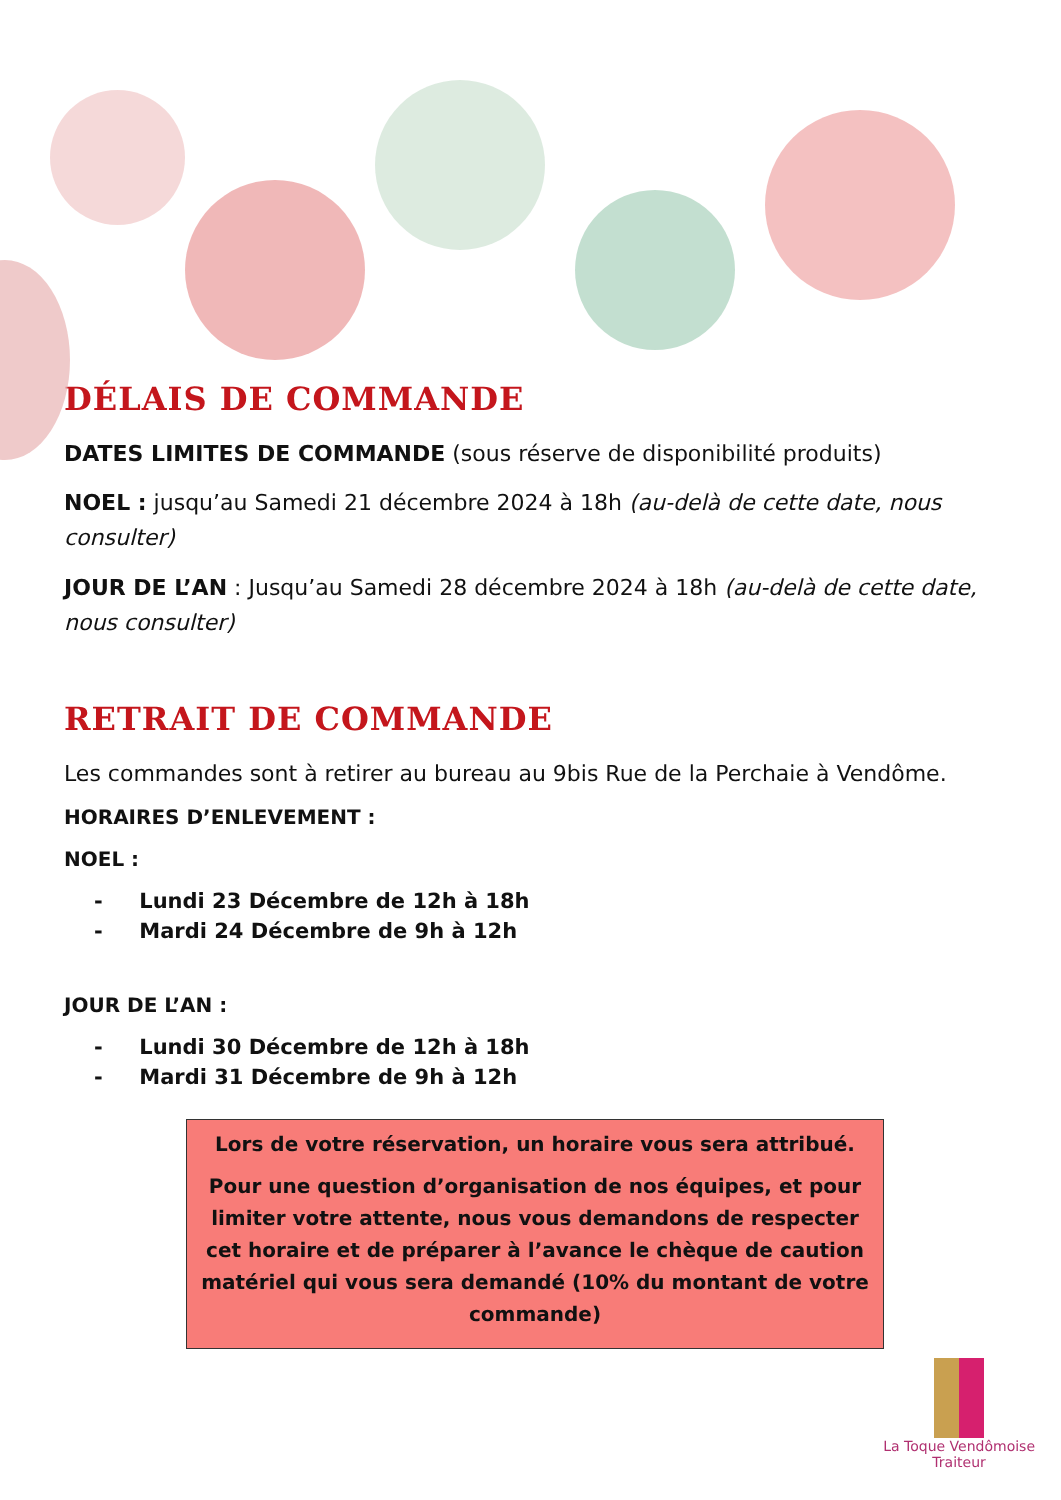DÉLAIS DE COMMANDE
DATES LIMITES DE COMMANDE (sous réserve de disponibilité produits)
NOEL : jusqu’au Samedi 21 décembre 2024 à 18h (au-delà de cette date, nous consulter)
JOUR DE L’AN : Jusqu’au Samedi 28 décembre 2024 à 18h (au-delà de cette date, nous consulter)
RETRAIT DE COMMANDE
Les commandes sont à retirer au bureau au 9bis Rue de la Perchaie à Vendôme.
HORAIRES D’ENLEVEMENT :
NOEL :
- Lundi 23 Décembre de 12h à 18h
- Mardi 24 Décembre de 9h à 12h
JOUR DE L’AN :
- Lundi 30 Décembre de 12h à 18h
- Mardi 31 Décembre de 9h à 12h
Lors de votre réservation, un horaire vous sera attribué.
Pour une question d’organisation de nos équipes, et pour limiter votre attente, nous vous demandons de respecter cet horaire et de préparer à l’avance le chèque de caution matériel qui vous sera demandé (10% du montant de votre commande)
La Toque Vendômoise
Traiteur